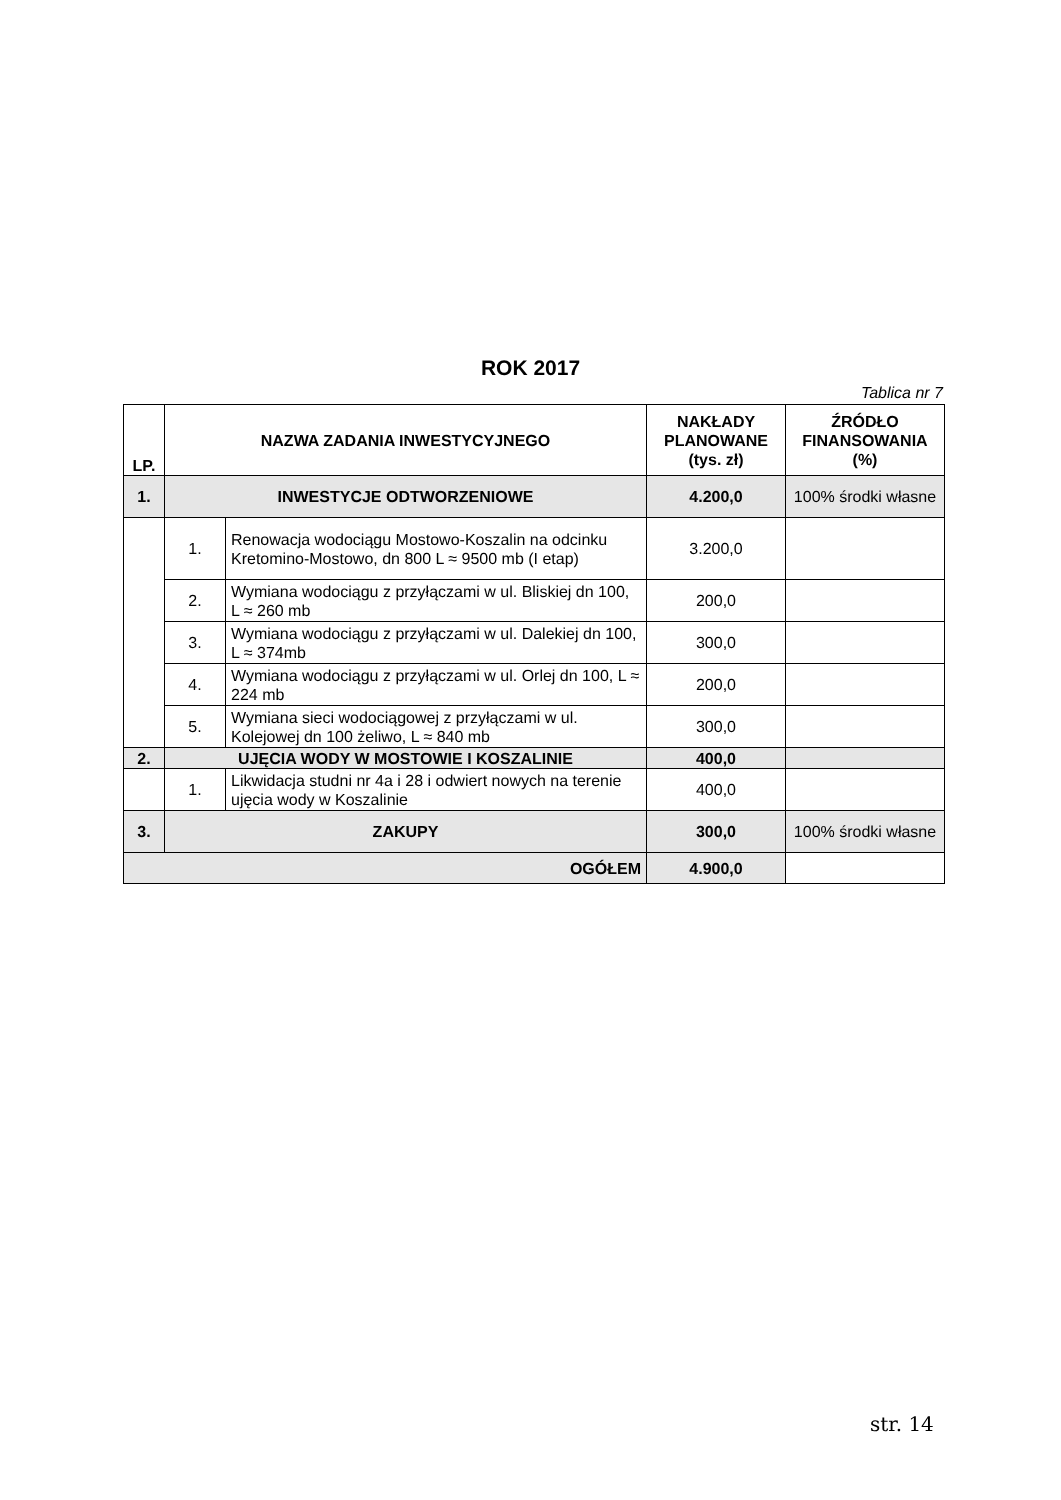ROK 2017
Tablica nr 7
| LP. | NAZWA ZADANIA INWESTYCYJNEGO | | NAKŁADY PLANOWANE (tys. zł) | ŹRÓDŁO FINANSOWANIA (%) |
| --- | --- | --- | --- | --- |
| 1. | INWESTYCJE ODTWORZENIOWE | | 4.200,0 | 100% środki własne |
| | 1. | Renowacja wodociągu Mostowo-Koszalin na odcinku Kretomino-Mostowo, dn 800 L ≈ 9500 mb (I etap) | 3.200,0 | |
| | 2. | Wymiana wodociągu z przyłączami w ul. Bliskiej dn 100, L ≈ 260 mb | 200,0 | |
| | 3. | Wymiana wodociągu z przyłączami w ul. Dalekiej dn 100, L ≈ 374mb | 300,0 | |
| | 4. | Wymiana wodociągu z przyłączami w ul. Orlej dn 100, L ≈ 224 mb | 200,0 | |
| | 5. | Wymiana sieci wodociągowej z przyłączami w ul. Kolejowej dn 100 żeliwo, L ≈ 840 mb | 300,0 | |
| 2. | UJĘCIA WODY W MOSTOWIE I KOSZALINIE | | 400,0 | |
| | 1. | Likwidacja studni nr 4a i 28 i odwiert nowych na terenie ujęcia wody w Koszalinie | 400,0 | |
| 3. | ZAKUPY | | 300,0 | 100% środki własne |
| OGÓŁEM | | | 4.900,0 | |
str. 14